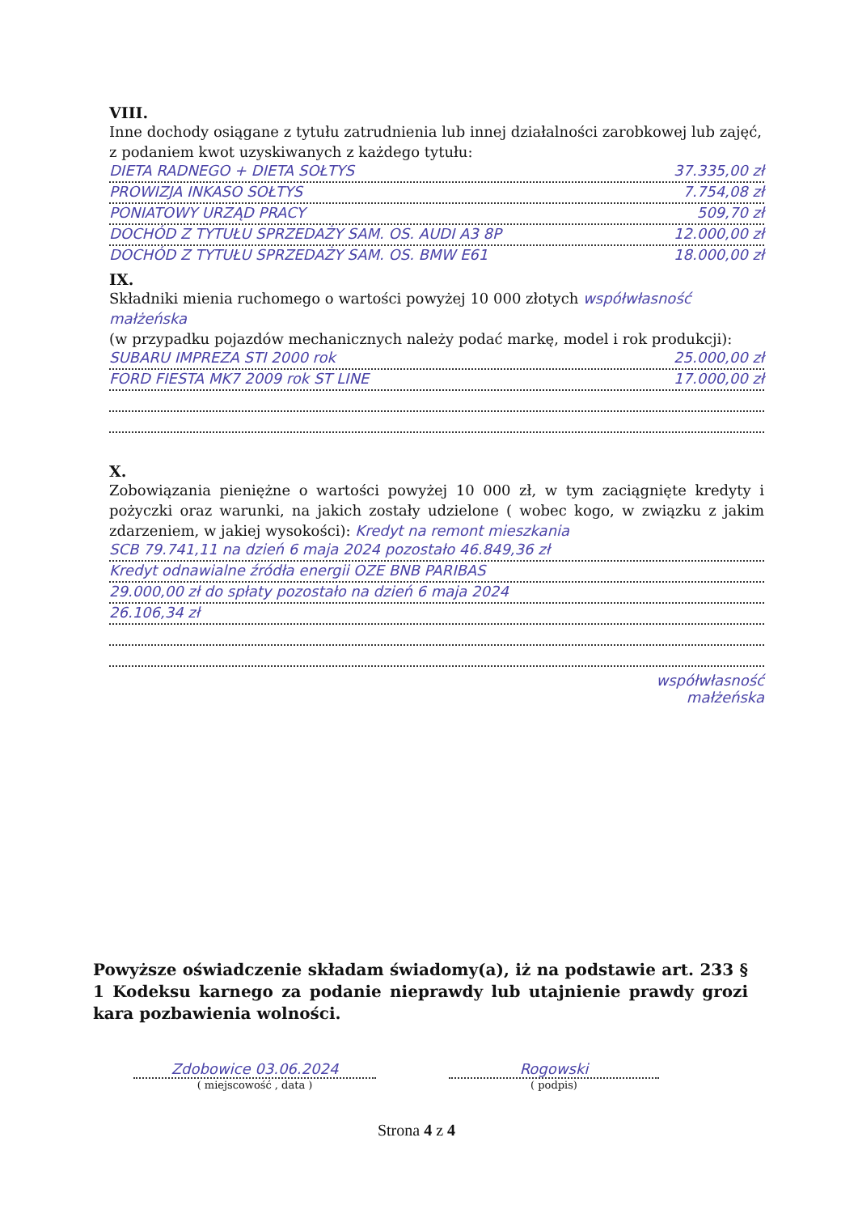VIII.
Inne dochody osiągane z tytułu zatrudnienia lub innej działalności zarobkowej lub zajęć, z podaniem kwot uzyskiwanych z każdego tytułu:
DIETA RADNEGO + DIETA SOŁTYS 37.335,00 zł
PROWIZJA INKASO SOŁTYS 7.754,08 zł
PONIATOWY URZĄD PRACY 509,70 zł
DOCHÓD Z TYTUŁU SPRZEDAŻY SAM. OS. AUDI A3 8P 12.000,00 zł
DOCHÓD Z TYTUŁU SPRZEDAŻY SAM. OS. BMW E61 18.000,00 zł
IX.
Składniki mienia ruchomego o wartości powyżej 10 000 złotych współwłasność małżeńska
(w przypadku pojazdów mechanicznych należy podać markę, model i rok produkcji):
SUBARU IMPREZA STI 2000 rok 25.000,00 zł
FORD FIESTA MK7 2009 rok ST LINE 17.000,00 zł
X.
Zobowiązania pieniężne o wartości powyżej 10 000 zł, w tym zaciągnięte kredyty i pożyczki oraz warunki, na jakich zostały udzielone ( wobec kogo, w związku z jakim zdarzeniem, w jakiej wysokości): Kredyt na remont mieszkania
SCB 79.741,11 na dzień 6 maja 2024 pozostało 46.849,36 zł
Kredyt odnawialne źródła energii OZE BNB PARIBAS
29.000,00 zł do spłaty pozostało na dzień 6 maja 2024
26.106,34 zł
współwłasność
małżeńska
Powyższe oświadczenie składam świadomy(a), iż na podstawie art. 233 § 1 Kodeksu karnego za podanie nieprawdy lub utajnienie prawdy grozi kara pozbawienia wolności.
Zdobowice 03.06.2024
( miejscowość , data )
Rogowski
( podpis)
Strona 4 z 4